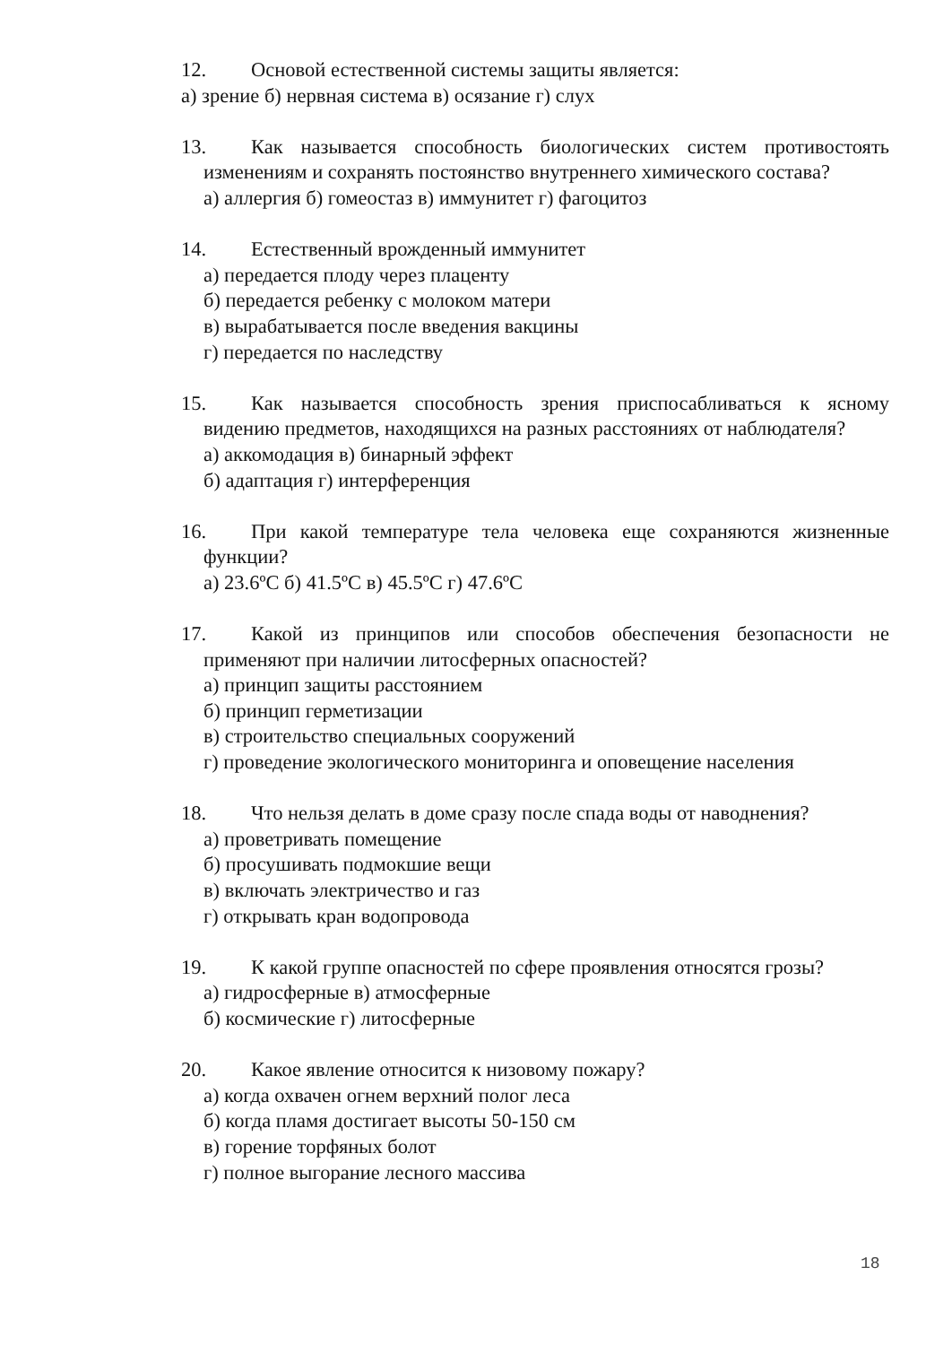12. Основой естественной системы защиты является:
а) зрение б) нервная система в) осязание г) слух
13. Как называется способность биологических систем противостоять изменениям и сохранять постоянство внутреннего химического состава?
а) аллергия б) гомеостаз в) иммунитет г) фагоцитоз
14. Естественный врожденный иммунитет
а) передается плоду через плаценту
б) передается ребенку с молоком матери
в) вырабатывается после введения вакцины
г) передается по наследству
15. Как называется способность зрения приспосабливаться к ясному видению предметов, находящихся на разных расстояниях от наблюдателя?
а) аккомодация в) бинарный эффект
б) адаптация г) интерференция
16. При какой температуре тела человека еще сохраняются жизненные функции?
а) 23.6ºС б) 41.5ºС в) 45.5ºС г) 47.6ºС
17. Какой из принципов или способов обеспечения безопасности не применяют при наличии литосферных опасностей?
а) принцип защиты расстоянием
б) принцип герметизации
в) строительство специальных сооружений
г) проведение экологического мониторинга и оповещение населения
18. Что нельзя делать в доме сразу после спада воды от наводнения?
а) проветривать помещение
б) просушивать подмокшие вещи
в) включать электричество и газ
г) открывать кран водопровода
19. К какой группе опасностей по сфере проявления относятся грозы?
а) гидросферные в) атмосферные
б) космические г) литосферные
20. Какое явление относится к низовому пожару?
а) когда охвачен огнем верхний полог леса
б) когда пламя достигает высоты 50-150 см
в) горение торфяных болот
г) полное выгорание лесного массива
18